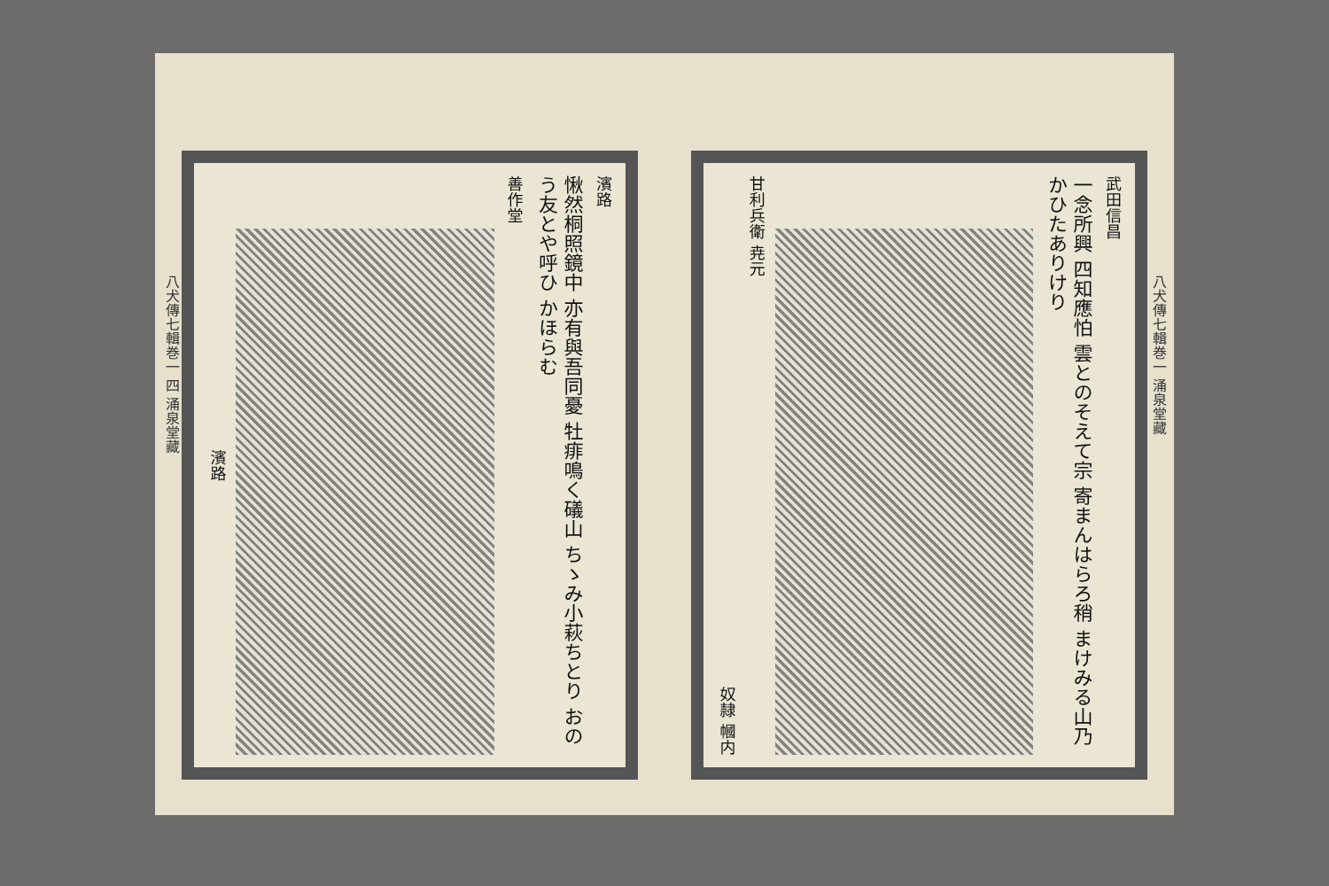八犬傳七輯巻一 四 涌泉堂藏
濱路
愀然桐照鏡中 亦有與吾同憂 牡痱鳴く礒山 ちゝみ小萩ちとり おのう友とや呼ひ かほらむ
善作堂
濱路
八犬傳七輯巻一 涌泉堂藏
武田信昌
一念所興 四知應怕 雲とのそえて宗 寄まんはらろ稍 まけみる山乃 かひたありけり
甘利兵衛 尭元
奴隷 幗内